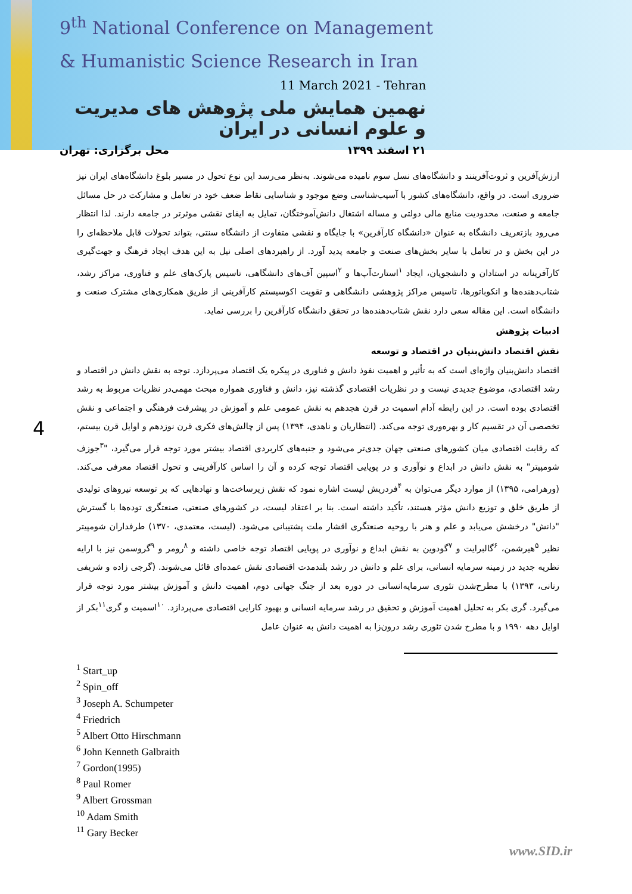9<sup>th</sup> National Conference on Management
& Humanistic Science Research in Iran
11 March 2021 - Tehran
نهمین همایش ملی پژوهش های مدیریت و علوم انسانی در ایران
۲۱ اسفند ۱۳۹۹ محل برگزاری: تهران
4
ارزش‌آفرین و ثروت‌آفرینند و دانشگاه‌های نسل سوم نامیده می‌شوند. به‌نظر می‌رسد این نوع تحول در مسیر بلوغ دانشگاه‌های ایران نیز ضروری است. در واقع، دانشگاه‌های کشور با آسیب‌شناسی وضع موجود و شناسایی نقاط ضعف خود در تعامل و مشارکت در حل مسائل جامعه و صنعت، محدودیت منابع مالی دولتی و مساله اشتغال دانش‌آموختگان، تمایل به ایفای نقشی موثرتر در جامعه دارند. لذا انتظار می‌رود بازتعریف دانشگاه به عنوان «دانشگاه کارآفرین» با جایگاه و نقشی متفاوت از دانشگاه سنتی، بتواند تحولات قابل ملاحظه‌ای را در این بخش و در تعامل با سایر بخش‌های صنعت و جامعه پدید آورد. از راهبردهای اصلی نیل به این هدف ایجاد فرهنگ و جهت‌گیری کارآفرینانه در استادان و دانشجویان، ایجاد <sup>۱</sup>استارت‌آپ‌ها و <sup>۲</sup>اسپین آف‌های دانشگاهی، تاسیس پارک‌های علم و فناوری، مراکز رشد، شتاب‌دهنده‌ها و انکوباتورها، تاسیس مراکز پژوهشی دانشگاهی و تقویت اکوسیستم کارآفرینی از طریق همکاری‌های مشترک صنعت و دانشگاه است. این مقاله سعی دارد نقش شتاب‌دهنده‌ها در تحقق دانشگاه کارآفرین را بررسی نماید.
ادبیات پژوهش
نقش اقتصاد دانش‌بنیان در اقتصاد و توسعه
اقتصاد دانش‌بنیان واژه‌ای است که به تأثیر و اهمیت نفوذ دانش و فناوری در پیکره یک اقتصاد می‌پردازد. توجه به نقش دانش در اقتصاد و رشد اقتصادی، موضوع جدیدی نیست و در نظریات اقتصادی گذشته نیز، دانش و فناوری همواره مبحث مهمی‌در نظریات مربوط به رشد اقتصادی بوده است. در این رابطه آدام اسمیت در قرن هجدهم به نقش عمومی علم و آموزش در پیشرفت فرهنگی و اجتماعی و نقش تخصصی آن در تقسیم کار و بهره‌وری توجه می‌کند. (انتظاریان و ناهدی، ۱۳۹۴) پس از چالش‌های فکری قرن نوزدهم و اوایل قرن بیستم، که رقابت اقتصادی میان کشورهای صنعتی جهان جدی‌تر می‌شود و جنبه‌های کاربردی اقتصاد بیشتر مورد توجه قرار می‌گیرد، "<sup>۳</sup>جوزف شومپیتر" به نقش دانش در ابداع و نوآوری و در پویایی اقتصاد توجه کرده و آن را اساس کارآفرینی و تحول اقتصاد معرفی می‌کند. (ورهرامی، ۱۳۹۵) از موارد دیگر می‌توان به <sup>۴</sup>فردریش لیست اشاره نمود که نقش زیرساخت‌ها و نهادهایی که بر توسعه نیروهای تولیدی از طریق خلق و توزیع دانش مؤثر هستند، تأکید داشته است. بنا بر اعتقاد لیست، در کشورهای صنعتی، صنعتگری توده‌ها با گسترش "دانش" درخشش می‌یابد و علم و هنر با روحیه صنعتگری اقشار ملت پشتیبانی می‌شود. (لیست، معتمدی، ۱۳۷۰) طرفداران شومپیتر نظیر <sup>۵</sup>هیرشمن، <sup>۶</sup>گالبرایت و <sup>۷</sup>گودوین به نقش ابداع و نوآوری در پویایی اقتصاد توجه خاصی داشته و <sup>۸</sup>رومر و <sup>۹</sup>گروسمن نیز با ارایه نظریه جدید در زمینه سرمایه انسانی، برای علم و دانش در رشد بلندمدت اقتصادی نقش عمده‌ای قائل می‌شوند. (گرجی زاده و شریفی رنانی، ۱۳۹۳) با مطرح‌شدن تئوری سرمایه‌انسانی در دوره بعد از جنگ جهانی دوم، اهمیت دانش و آموزش بیشتر مورد توجه قرار می‌گیرد. گری بکر به تحلیل اهمیت آموزش و تحقیق در رشد سرمایه انسانی و بهبود کارایی اقتصادی می‌پردازد. <sup>۱۰</sup>اسمیت و گری<sup>۱۱</sup>بکر از اوایل دهه ۱۹۹۰ و با مطرح شدن تئوری رشد درون‌زا به اهمیت دانش به عنوان عامل
<sup>1</sup> Start_up
<sup>2</sup> Spin_off
<sup>3</sup> Joseph A. Schumpeter
<sup>4</sup> Friedrich
<sup>5</sup> Albert Otto Hirschmann
<sup>6</sup> John Kenneth Galbraith
<sup>7</sup> Gordon(1995)
<sup>8</sup> Paul Romer
<sup>9</sup> Albert Grossman
<sup>10</sup> Adam Smith
<sup>11</sup> Gary Becker
www.SID.ir